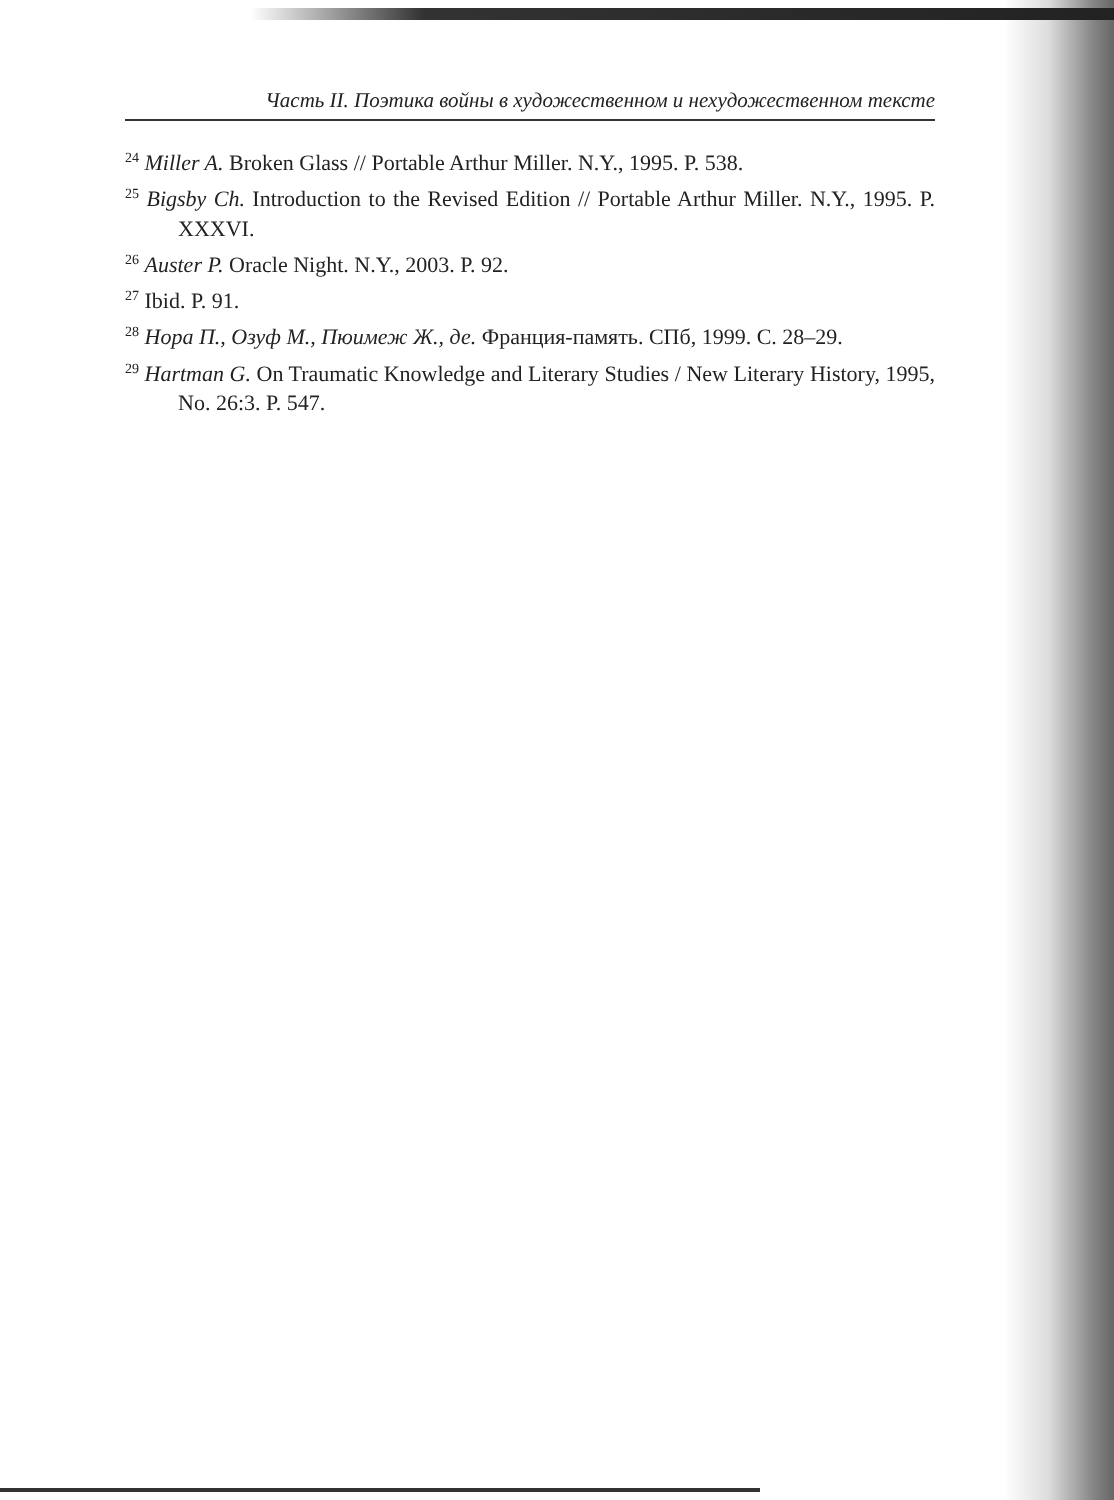Часть II. Поэтика войны в художественном и нехудожественном тексте
<sup>24</sup> Miller A. Broken Glass // Portable Arthur Miller. N.Y., 1995. P. 538.
<sup>25</sup> Bigsby Ch. Introduction to the Revised Edition // Portable Arthur Miller. N.Y., 1995. P. XXXVI.
<sup>26</sup> Auster P. Oracle Night. N.Y., 2003. P. 92.
<sup>27</sup> Ibid. P. 91.
<sup>28</sup> Нора П., Озуф М., Пюимеж Ж., де. Франция-память. СПб, 1999. С. 28–29.
<sup>29</sup> Hartman G. On Traumatic Knowledge and Literary Studies / New Literary History, 1995, No. 26:3. P. 547.